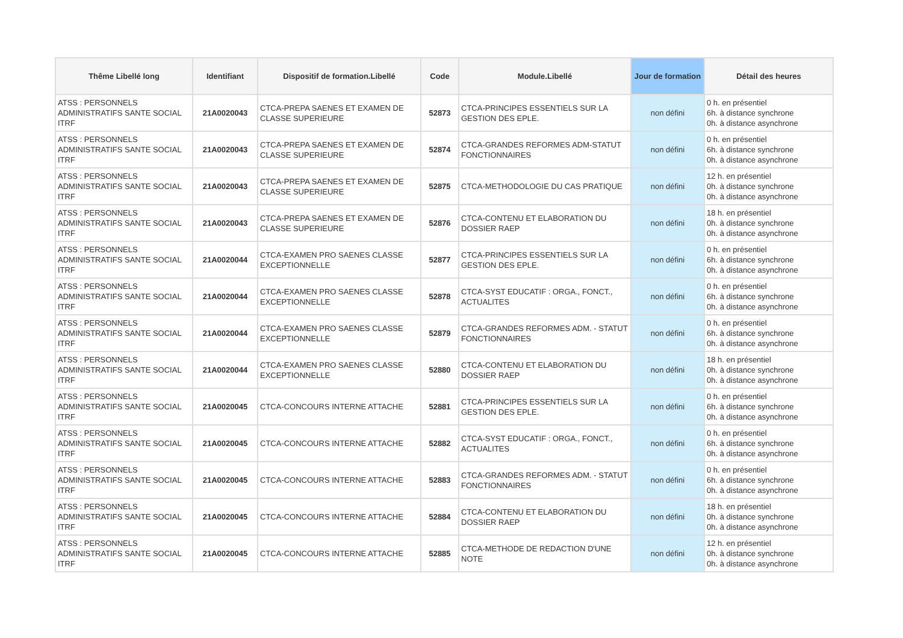| Thême Libellé long | Identifiant | Dispositif de formation.Libellé | Code | Module.Libellé | Jour de formation | Détail des heures |
| --- | --- | --- | --- | --- | --- | --- |
| ATSS : PERSONNELS ADMINISTRATIFS SANTE SOCIAL ITRF | 21A0020043 | CTCA-PREPA SAENES ET EXAMEN DE CLASSE SUPERIEURE | 52873 | CTCA-PRINCIPES ESSENTIELS SUR LA GESTION DES EPLE. | non défini | 0 h. en présentiel 6h. à distance synchrone 0h. à distance asynchrone |
| ATSS : PERSONNELS ADMINISTRATIFS SANTE SOCIAL ITRF | 21A0020043 | CTCA-PREPA SAENES ET EXAMEN DE CLASSE SUPERIEURE | 52874 | CTCA-GRANDES REFORMES ADM-STATUT FONCTIONNAIRES | non défini | 0 h. en présentiel 6h. à distance synchrone 0h. à distance asynchrone |
| ATSS : PERSONNELS ADMINISTRATIFS SANTE SOCIAL ITRF | 21A0020043 | CTCA-PREPA SAENES ET EXAMEN DE CLASSE SUPERIEURE | 52875 | CTCA-METHODOLOGIE DU CAS PRATIQUE | non défini | 12 h. en présentiel 0h. à distance synchrone 0h. à distance asynchrone |
| ATSS : PERSONNELS ADMINISTRATIFS SANTE SOCIAL ITRF | 21A0020043 | CTCA-PREPA SAENES ET EXAMEN DE CLASSE SUPERIEURE | 52876 | CTCA-CONTENU ET ELABORATION DU DOSSIER RAEP | non défini | 18 h. en présentiel 0h. à distance synchrone 0h. à distance asynchrone |
| ATSS : PERSONNELS ADMINISTRATIFS SANTE SOCIAL ITRF | 21A0020044 | CTCA-EXAMEN PRO SAENES CLASSE EXCEPTIONNELLE | 52877 | CTCA-PRINCIPES ESSENTIELS SUR LA GESTION DES EPLE. | non défini | 0 h. en présentiel 6h. à distance synchrone 0h. à distance asynchrone |
| ATSS : PERSONNELS ADMINISTRATIFS SANTE SOCIAL ITRF | 21A0020044 | CTCA-EXAMEN PRO SAENES CLASSE EXCEPTIONNELLE | 52878 | CTCA-SYST EDUCATIF : ORGA., FONCT., ACTUALITES | non défini | 0 h. en présentiel 6h. à distance synchrone 0h. à distance asynchrone |
| ATSS : PERSONNELS ADMINISTRATIFS SANTE SOCIAL ITRF | 21A0020044 | CTCA-EXAMEN PRO SAENES CLASSE EXCEPTIONNELLE | 52879 | CTCA-GRANDES REFORMES ADM. - STATUT FONCTIONNAIRES | non défini | 0 h. en présentiel 6h. à distance synchrone 0h. à distance asynchrone |
| ATSS : PERSONNELS ADMINISTRATIFS SANTE SOCIAL ITRF | 21A0020044 | CTCA-EXAMEN PRO SAENES CLASSE EXCEPTIONNELLE | 52880 | CTCA-CONTENU ET ELABORATION DU DOSSIER RAEP | non défini | 18 h. en présentiel 0h. à distance synchrone 0h. à distance asynchrone |
| ATSS : PERSONNELS ADMINISTRATIFS SANTE SOCIAL ITRF | 21A0020045 | CTCA-CONCOURS INTERNE ATTACHE | 52881 | CTCA-PRINCIPES ESSENTIELS SUR LA GESTION DES EPLE. | non défini | 0 h. en présentiel 6h. à distance synchrone 0h. à distance asynchrone |
| ATSS : PERSONNELS ADMINISTRATIFS SANTE SOCIAL ITRF | 21A0020045 | CTCA-CONCOURS INTERNE ATTACHE | 52882 | CTCA-SYST EDUCATIF : ORGA., FONCT., ACTUALITES | non défini | 0 h. en présentiel 6h. à distance synchrone 0h. à distance asynchrone |
| ATSS : PERSONNELS ADMINISTRATIFS SANTE SOCIAL ITRF | 21A0020045 | CTCA-CONCOURS INTERNE ATTACHE | 52883 | CTCA-GRANDES REFORMES ADM. - STATUT FONCTIONNAIRES | non défini | 0 h. en présentiel 6h. à distance synchrone 0h. à distance asynchrone |
| ATSS : PERSONNELS ADMINISTRATIFS SANTE SOCIAL ITRF | 21A0020045 | CTCA-CONCOURS INTERNE ATTACHE | 52884 | CTCA-CONTENU ET ELABORATION DU DOSSIER RAEP | non défini | 18 h. en présentiel 0h. à distance synchrone 0h. à distance asynchrone |
| ATSS : PERSONNELS ADMINISTRATIFS SANTE SOCIAL ITRF | 21A0020045 | CTCA-CONCOURS INTERNE ATTACHE | 52885 | CTCA-METHODE DE REDACTION D'UNE NOTE | non défini | 12 h. en présentiel 0h. à distance synchrone 0h. à distance asynchrone |